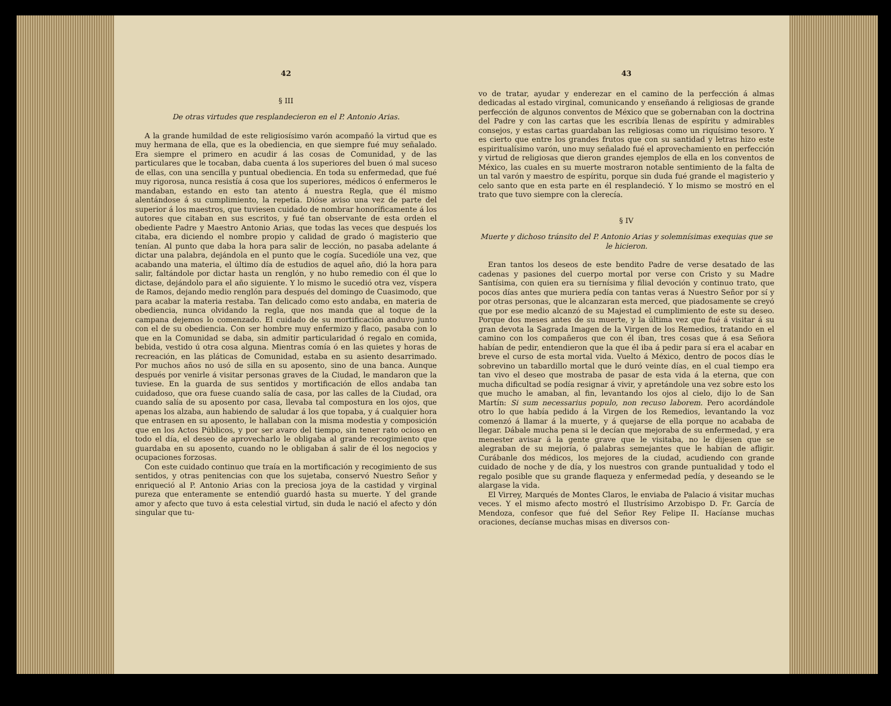42
§ III
De otras virtudes que resplandecieron en el P. Antonio Arias.
A la grande humildad de este religiosísimo varón acompañó la virtud que es muy hermana de ella, que es la obediencia, en que siempre fué muy señalado. Era siempre el primero en acudir á las cosas de Comunidad, y de las particulares que le tocaban, daba cuenta á los superiores del buen ó mal suceso de ellas, con una sencilla y puntual obediencia. En toda su enfermedad, que fué muy rigorosa, nunca resistía á cosa que los superiores, médicos ó enfermeros le mandaban, estando en esto tan atento á nuestra Regla, que él mismo alentándose á su cumplimiento, la repetía. Dióse aviso una vez de parte del superior á los maestros, que tuviesen cuidado de nombrar honoríficamente á los autores que citaban en sus escritos, y fué tan observante de esta orden el obediente Padre y Maestro Antonio Arias, que todas las veces que después los citaba, era diciendo el nombre propio y calidad de grado ó magisterio que tenían. Al punto que daba la hora para salir de lección, no pasaba adelante á dictar una palabra, dejándola en el punto que le cogía. Sucedióle una vez, que acabando una materia, el último día de estudios de aquel año, dió la hora para salir, faltándole por dictar hasta un renglón, y no hubo remedio con él que lo dictase, dejándolo para el año siguiente. Y lo mismo le sucedió otra vez, víspera de Ramos, dejando medio renglón para después del domingo de Cuasimodo, que para acabar la materia restaba. Tan delicado como esto andaba, en materia de obediencia, nunca olvidando la regla, que nos manda que al toque de la campana dejemos lo comenzado. El cuidado de su mortificación anduvo junto con el de su obediencia. Con ser hombre muy enfermizo y flaco, pasaba con lo que en la Comunidad se daba, sin admitir particularidad ó regalo en comida, bebida, vestido ú otra cosa alguna. Mientras comía ó en las quietes y horas de recreación, en las pláticas de Comunidad, estaba en su asiento desarrimado. Por muchos años no usó de silla en su aposento, sino de una banca. Aunque después por venirle á visitar personas graves de la Ciudad, le mandaron que la tuviese. En la guarda de sus sentidos y mortificación de ellos andaba tan cuidadoso, que ora fuese cuando salía de casa, por las calles de la Ciudad, ora cuando salía de su aposento por casa, llevaba tal compostura en los ojos, que apenas los alzaba, aun habiendo de saludar á los que topaba, y á cualquier hora que entrasen en su aposento, le hallaban con la misma modestia y composición que en los Actos Públicos, y por ser avaro del tiempo, sin tener rato ocioso en todo el día, el deseo de aprovecharlo le obligaba al grande recogimiento que guardaba en su aposento, cuando no le obligaban á salir de él los negocios y ocupaciones forzosas.
Con este cuidado continuo que traía en la mortificación y recogimiento de sus sentidos, y otras penitencias con que los sujetaba, conservó Nuestro Señor y enriqueció al P. Antonio Arias con la preciosa joya de la castidad y virginal pureza que enteramente se entendió guardó hasta su muerte. Y del grande amor y afecto que tuvo á esta celestial virtud, sin duda le nació el afecto y dón singular que tu-
43
vo de tratar, ayudar y enderezar en el camino de la perfección á almas dedicadas al estado virginal, comunicando y enseñando á religiosas de grande perfección de algunos conventos de México que se gobernaban con la doctrina del Padre y con las cartas que les escribía llenas de espíritu y admirables consejos, y estas cartas guardaban las religiosas como un riquísimo tesoro. Y es cierto que entre los grandes frutos que con su santidad y letras hizo este espiritualísimo varón, uno muy señalado fué el aprovechamiento en perfección y virtud de religiosas que dieron grandes ejemplos de ella en los conventos de México, las cuales en su muerte mostraron notable sentimiento de la falta de un tal varón y maestro de espíritu, porque sin duda fué grande el magisterio y celo santo que en esta parte en él resplandeció. Y lo mismo se mostró en el trato que tuvo siempre con la clerecía.
§ IV
Muerte y dichoso tránsito del P. Antonio Arias y solemnísimas exequias que se le hicieron.
Eran tantos los deseos de este bendito Padre de verse desatado de las cadenas y pasiones del cuerpo mortal por verse con Cristo y su Madre Santísima, con quien era su tiernísima y filial devoción y continuo trato, que pocos días antes que muriera pedía con tantas veras á Nuestro Señor por sí y por otras personas, que le alcanzaran esta merced, que piadosamente se creyó que por ese medio alcanzó de su Majestad el cumplimiento de este su deseo. Porque dos meses antes de su muerte, y la última vez que fué á visitar á su gran devota la Sagrada Imagen de la Virgen de los Remedios, tratando en el camino con los compañeros que con él iban, tres cosas que á esa Señora habían de pedir, entendieron que la que él iba á pedir para sí era el acabar en breve el curso de esta mortal vida. Vuelto á México, dentro de pocos días le sobrevino un tabardillo mortal que le duró veinte días, en el cual tiempo era tan vivo el deseo que mostraba de pasar de esta vida á la eterna, que con mucha dificultad se podía resignar á vivir, y apretándole una vez sobre esto los que mucho le amaban, al fin, levantando los ojos al cielo, dijo lo de San Martín: Si sum necessarius populo, non recuso laborem. Pero acordándole otro lo que había pedido á la Virgen de los Remedios, levantando la voz comenzó á llamar á la muerte, y á quejarse de ella porque no acababa de llegar. Dábale mucha pena si le decían que mejoraba de su enfermedad, y era menester avisar á la gente grave que le visitaba, no le dijesen que se alegraban de su mejoría, ó palabras semejantes que le habían de afligir. Curábanle dos médicos, los mejores de la ciudad, acudiendo con grande cuidado de noche y de día, y los nuestros con grande puntualidad y todo el regalo posible que su grande flaqueza y enfermedad pedía, y deseando se le alargase la vida.
El Virrey, Marqués de Montes Claros, le enviaba de Palacio á visitar muchas veces. Y el mismo afecto mostró el Ilustrísimo Arzobispo D. Fr. García de Mendoza, confesor que fué del Señor Rey Felipe II. Hacíanse muchas oraciones, decíanse muchas misas en diversos con-